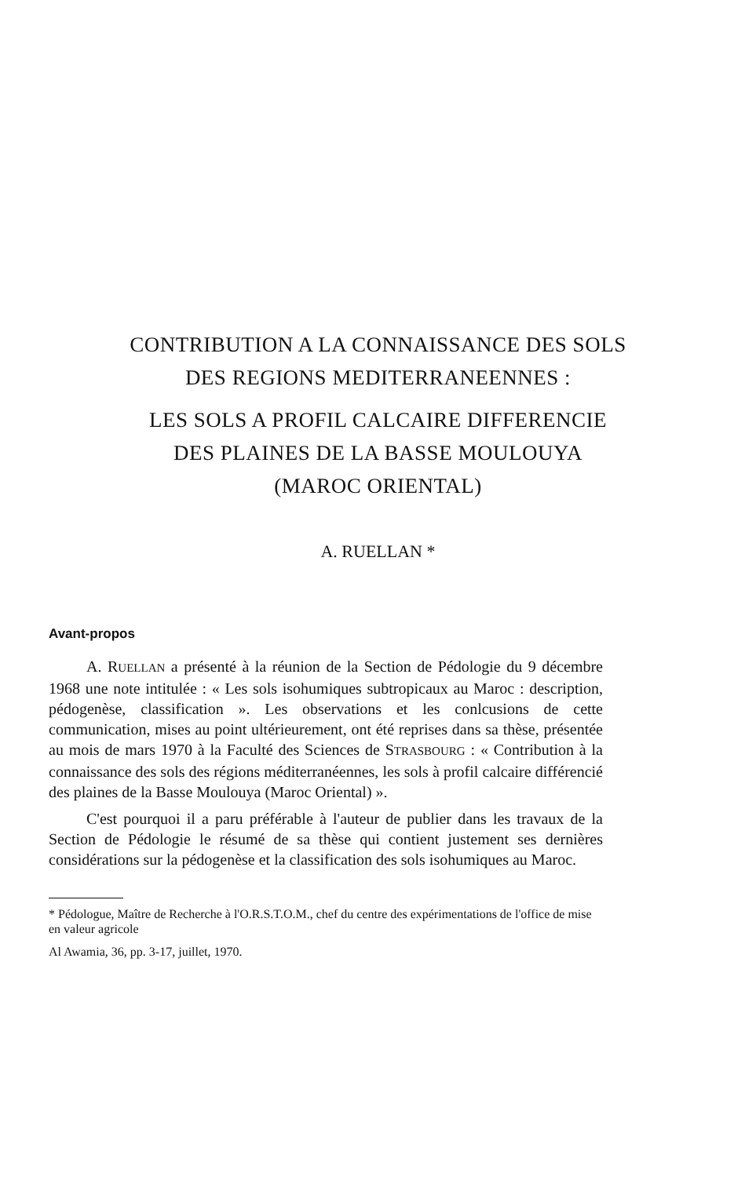CONTRIBUTION A LA CONNAISSANCE DES SOLS
DES REGIONS MEDITERRANEENNES :
LES SOLS A PROFIL CALCAIRE DIFFERENCIE
DES PLAINES DE LA BASSE MOULOUYA
(MAROC ORIENTAL)
A. RUELLAN *
Avant-propos
A. RUELLAN a présenté à la réunion de la Section de Pédologie du 9 décembre 1968 une note intitulée : « Les sols isohumiques subtropicaux au Maroc : description, pédogenèse, classification ». Les observations et les conlcusions de cette communication, mises au point ultérieurement, ont été reprises dans sa thèse, présentée au mois de mars 1970 à la Faculté des Sciences de STRASBOURG : « Contribution à la connaissance des sols des régions méditerranéennes, les sols à profil calcaire différencié des plaines de la Basse Moulouya (Maroc Oriental) ».
C'est pourquoi il a paru préférable à l'auteur de publier dans les travaux de la Section de Pédologie le résumé de sa thèse qui contient justement ses dernières considérations sur la pédogenèse et la classification des sols isohumiques au Maroc.
* Pédologue, Maître de Recherche à l'O.R.S.T.O.M., chef du centre des expérimentations de l'office de mise en valeur agricole
Al Awamia, 36, pp. 3-17, juillet, 1970.